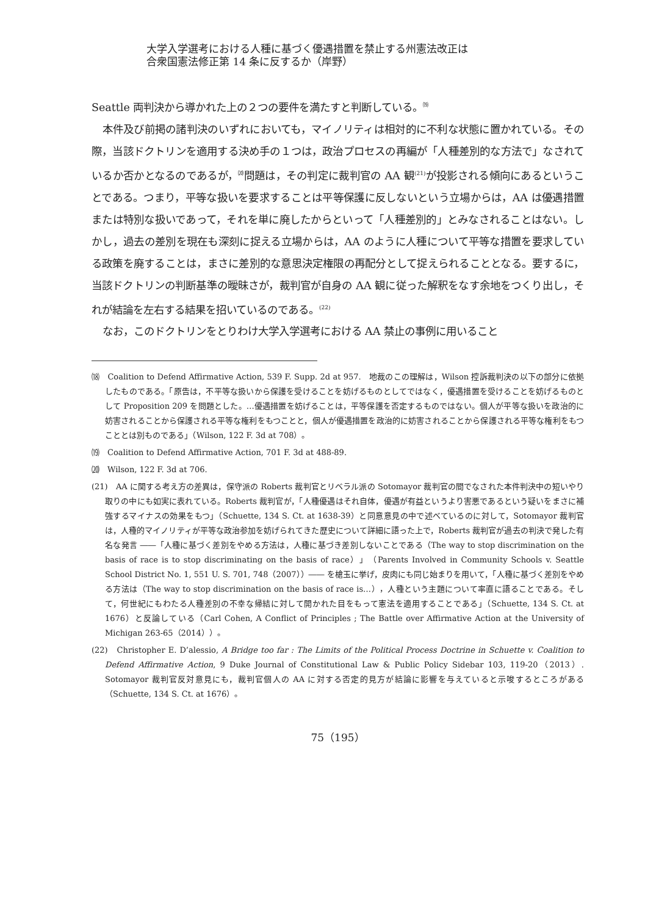大学入学選考における人種に基づく優遇措置を禁止する州憲法改正は
合衆国憲法修正第 14 条に反するか（岸野）
Seattle 両判決から導かれた上の２つの要件を満たすと判断している。<sup>⒆</sup>
本件及び前掲の諸判決のいずれにおいても，マイノリティは相対的に不利な状態に置かれている。その際，当該ドクトリンを適用する決め手の１つは，政治プロセスの再編が「人種差別的な方法で」なされているか否かとなるのであるが，<sup>⒇</sup>問題は，その判定に裁判官の AA 観<sup>(21)</sup>が投影される傾向にあるということである。つまり，平等な扱いを要求することは平等保護に反しないという立場からは，AA は優遇措置または特別な扱いであって，それを単に廃したからといって「人種差別的」とみなされることはない。しかし，過去の差別を現在も深刻に捉える立場からは，AA のように人種について平等な措置を要求している政策を廃することは，まさに差別的な意思決定権限の再配分として捉えられることとなる。要するに，当該ドクトリンの判断基準の曖昧さが，裁判官が自身の AA 観に従った解釈をなす余地をつくり出し，それが結論を左右する結果を招いているのである。<sup>(22)</sup>
なお，このドクトリンをとりわけ大学入学選考における AA 禁止の事例に用いること
⒅　Coalition to Defend Affirmative Action, 539 F. Supp. 2d at 957.　地裁のこの理解は，Wilson 控訴裁判決の以下の部分に依拠したものである。「原告は，不平等な扱いから保護を受けることを妨げるものとしてではなく，優遇措置を受けることを妨げるものとして Proposition 209 を問題とした。…優遇措置を妨げることは，平等保護を否定するものではない。個人が平等な扱いを政治的に妨害されることから保護される平等な権利をもつことと，個人が優遇措置を政治的に妨害されることから保護される平等な権利をもつこととは別ものである」（Wilson, 122 F. 3d at 708）。
⒆　Coalition to Defend Affirmative Action, 701 F. 3d at 488-89.
⒇　Wilson, 122 F. 3d at 706.
(21)　AA に関する考え方の差異は，保守派の Roberts 裁判官とリベラル派の Sotomayor 裁判官の間でなされた本件判決中の短いやり取りの中にも如実に表れている。Roberts 裁判官が，「人種優遇はそれ自体，優遇が有益というより害悪であるという疑いをまさに補強するマイナスの効果をもつ」（Schuette, 134 S. Ct. at 1638-39）と同意意見の中で述べているのに対して，Sotomayor 裁判官は，人種的マイノリティが平等な政治参加を妨げられてきた歴史について詳細に語った上で，Roberts 裁判官が過去の判決で発した有名な発言 ――「人種に基づく差別をやめる方法は，人種に基づき差別しないことである（The way to stop discrimination on the basis of race is to stop discriminating on the basis of race）」（Parents Involved in Community Schools v. Seattle School District No. 1, 551 U. S. 701, 748（2007））―― を槍玉に挙げ，皮肉にも同じ始まりを用いて，「人種に基づく差別をやめる方法は（The way to stop discrimination on the basis of race is…），人種という主題について率直に語ることである。そして，何世紀にもわたる人種差別の不幸な帰結に対して開かれた目をもって憲法を適用することである」（Schuette, 134 S. Ct. at 1676）と反論している（Carl Cohen, A Conflict of Principles ; The Battle over Affirmative Action at the University of Michigan 263-65（2014））。
(22)　Christopher E. D’alessio, A Bridge too far : The Limits of the Political Process Doctrine in Schuette v. Coalition to Defend Affirmative Action, 9 Duke Journal of Constitutional Law & Public Policy Sidebar 103, 119-20（2013）. Sotomayor 裁判官反対意見にも，裁判官個人の AA に対する否定的見方が結論に影響を与えていると示唆するところがある（Schuette, 134 S. Ct. at 1676）。
75（195）